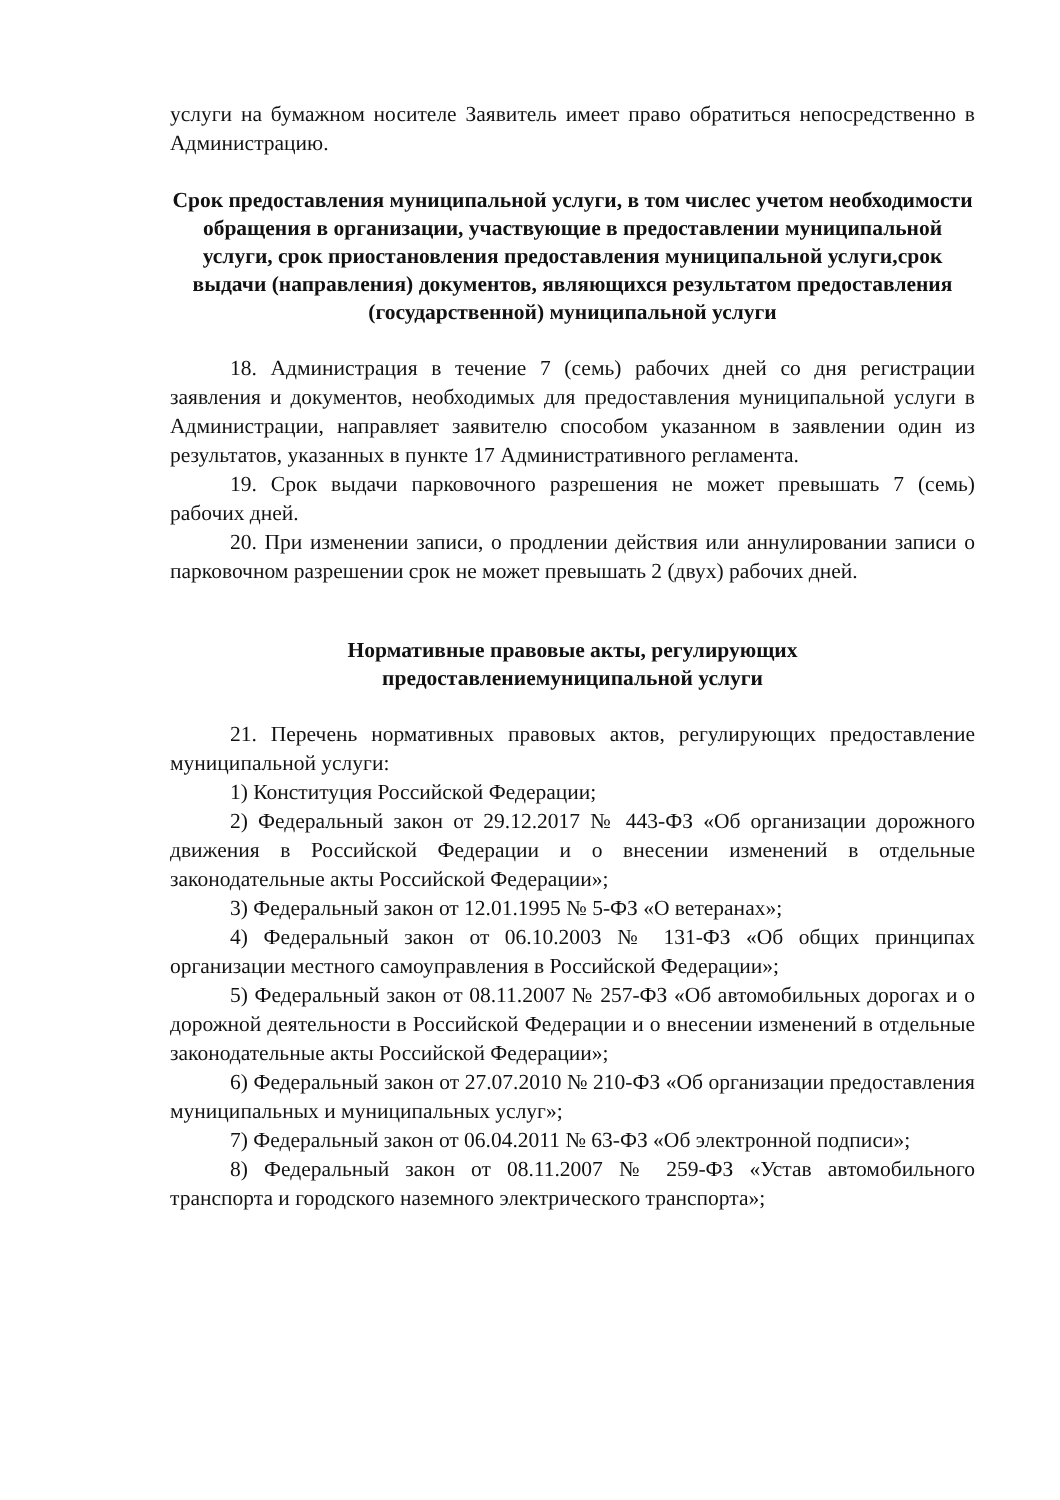услуги на бумажном носителе Заявитель имеет право обратиться непосредственно в Администрацию.
Срок предоставления муниципальной услуги, в том числес учетом необходимости обращения в организации, участвующие в предоставлении муниципальной услуги, срок приостановления предоставления муниципальной услуги,срок выдачи (направления) документов, являющихся результатом предоставления (государственной) муниципальной услуги
18. Администрация в течение 7 (семь) рабочих дней со дня регистрации заявления и документов, необходимых для предоставления муниципальной услуги в Администрации, направляет заявителю способом указанном в заявлении один из результатов, указанных в пункте 17 Административного регламента.
19. Срок выдачи парковочного разрешения не может превышать 7 (семь) рабочих дней.
20. При изменении записи, о продлении действия или аннулировании записи о парковочном разрешении срок не может превышать 2 (двух) рабочих дней.
Нормативные правовые акты, регулирующих
предоставлениемуниципальной услуги
21. Перечень нормативных правовых актов, регулирующих предоставление муниципальной услуги:
1) Конституция Российской Федерации;
2) Федеральный закон от 29.12.2017 № 443-ФЗ «Об организации дорожного движения в Российской Федерации и о внесении изменений в отдельные законодательные акты Российской Федерации»;
3) Федеральный закон от 12.01.1995 № 5-ФЗ «О ветеранах»;
4) Федеральный закон от 06.10.2003 № 131-ФЗ «Об общих принципах организации местного самоуправления в Российской Федерации»;
5) Федеральный закон от 08.11.2007 № 257-ФЗ «Об автомобильных дорогах и о дорожной деятельности в Российской Федерации и о внесении изменений в отдельные законодательные акты Российской Федерации»;
6) Федеральный закон от 27.07.2010 № 210-ФЗ «Об организации предоставления муниципальных и муниципальных услуг»;
7) Федеральный закон от 06.04.2011 № 63-ФЗ «Об электронной подписи»;
8) Федеральный закон от 08.11.2007 № 259-ФЗ «Устав автомобильного транспорта и городского наземного электрического транспорта»;